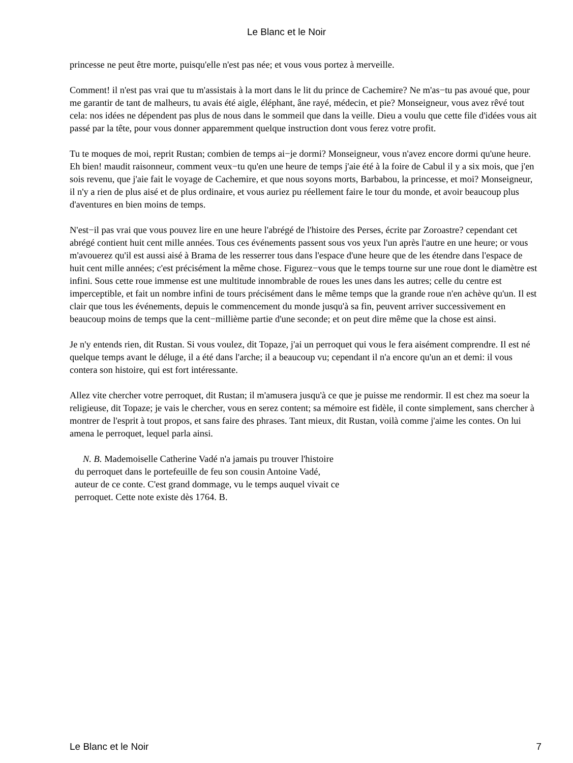Le Blanc et le Noir
princesse ne peut être morte, puisqu'elle n'est pas née; et vous vous portez à merveille.
Comment! il n'est pas vrai que tu m'assistais à la mort dans le lit du prince de Cachemire? Ne m'as−tu pas avoué que, pour me garantir de tant de malheurs, tu avais été aigle, éléphant, âne rayé, médecin, et pie? Monseigneur, vous avez rêvé tout cela: nos idées ne dépendent pas plus de nous dans le sommeil que dans la veille. Dieu a voulu que cette file d'idées vous ait passé par la tête, pour vous donner apparemment quelque instruction dont vous ferez votre profit.
Tu te moques de moi, reprit Rustan; combien de temps ai−je dormi? Monseigneur, vous n'avez encore dormi qu'une heure. Eh bien! maudit raisonneur, comment veux−tu qu'en une heure de temps j'aie été à la foire de Cabul il y a six mois, que j'en sois revenu, que j'aie fait le voyage de Cachemire, et que nous soyons morts, Barbabou, la princesse, et moi? Monseigneur, il n'y a rien de plus aisé et de plus ordinaire, et vous auriez pu réellement faire le tour du monde, et avoir beaucoup plus d'aventures en bien moins de temps.
N'est−il pas vrai que vous pouvez lire en une heure l'abrégé de l'histoire des Perses, écrite par Zoroastre? cependant cet abrégé contient huit cent mille années. Tous ces événements passent sous vos yeux l'un après l'autre en une heure; or vous m'avouerez qu'il est aussi aisé à Brama de les resserrer tous dans l'espace d'une heure que de les étendre dans l'espace de huit cent mille années; c'est précisément la même chose. Figurez−vous que le temps tourne sur une roue dont le diamètre est infini. Sous cette roue immense est une multitude innombrable de roues les unes dans les autres; celle du centre est imperceptible, et fait un nombre infini de tours précisément dans le même temps que la grande roue n'en achève qu'un. Il est clair que tous les événements, depuis le commencement du monde jusqu'à sa fin, peuvent arriver successivement en beaucoup moins de temps que la cent−millième partie d'une seconde; et on peut dire même que la chose est ainsi.
Je n'y entends rien, dit Rustan. Si vous voulez, dit Topaze, j'ai un perroquet qui vous le fera aisément comprendre. Il est né quelque temps avant le déluge, il a été dans l'arche; il a beaucoup vu; cependant il n'a encore qu'un an et demi: il vous contera son histoire, qui est fort intéressante.
Allez vite chercher votre perroquet, dit Rustan; il m'amusera jusqu'à ce que je puisse me rendormir. Il est chez ma soeur la religieuse, dit Topaze; je vais le chercher, vous en serez content; sa mémoire est fidèle, il conte simplement, sans chercher à montrer de l'esprit à tout propos, et sans faire des phrases. Tant mieux, dit Rustan, voilà comme j'aime les contes. On lui amena le perroquet, lequel parla ainsi.
N. B. Mademoiselle Catherine Vadé n'a jamais pu trouver l'histoire du perroquet dans le portefeuille de feu son cousin Antoine Vadé, auteur de ce conte. C'est grand dommage, vu le temps auquel vivait ce perroquet. Cette note existe dès 1764. B.
Le Blanc et le Noir 7